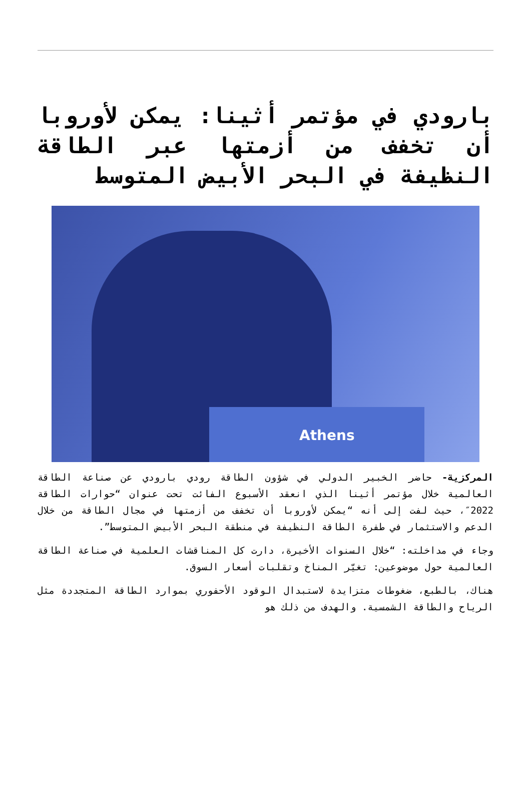بارودي في مؤتمر أثينا: يمكن لأوروبا أن تخفف من أزمتها عبر الطاقة النظيفة في البحر الأبيض المتوسط
Athens
المركزية- حاضر الخبير الدولي في شؤون الطاقة رودي بارودي عن صناعة الطاقة العالمية خلال مؤتمر أثينا الذي انعقد الأسبوع الفائت تحت عنوان “حوارات الطاقة 2022″، حيث لفت إلى أنه “يمكن لأوروبا أن تخفف من أزمتها في مجال الطاقة من خلال الدعم والاستثمار في طفرة الطاقة النظيفة في منطقة البحر الأبيض المتوسط”.
وجاء في مداخلته: “خلال السنوات الأخيرة، دارت كل المناقشات العلمية في صناعة الطاقة العالمية حول موضوعين: تغيّر المناخ وتقلبات أسعار السوق.
هناك، بالطبع، ضغوطات متزايدة لاستبدال الوقود الأحفوري بموارد الطاقة المتجددة مثل الرياح والطاقة الشمسية. والهدف من ذلك هو